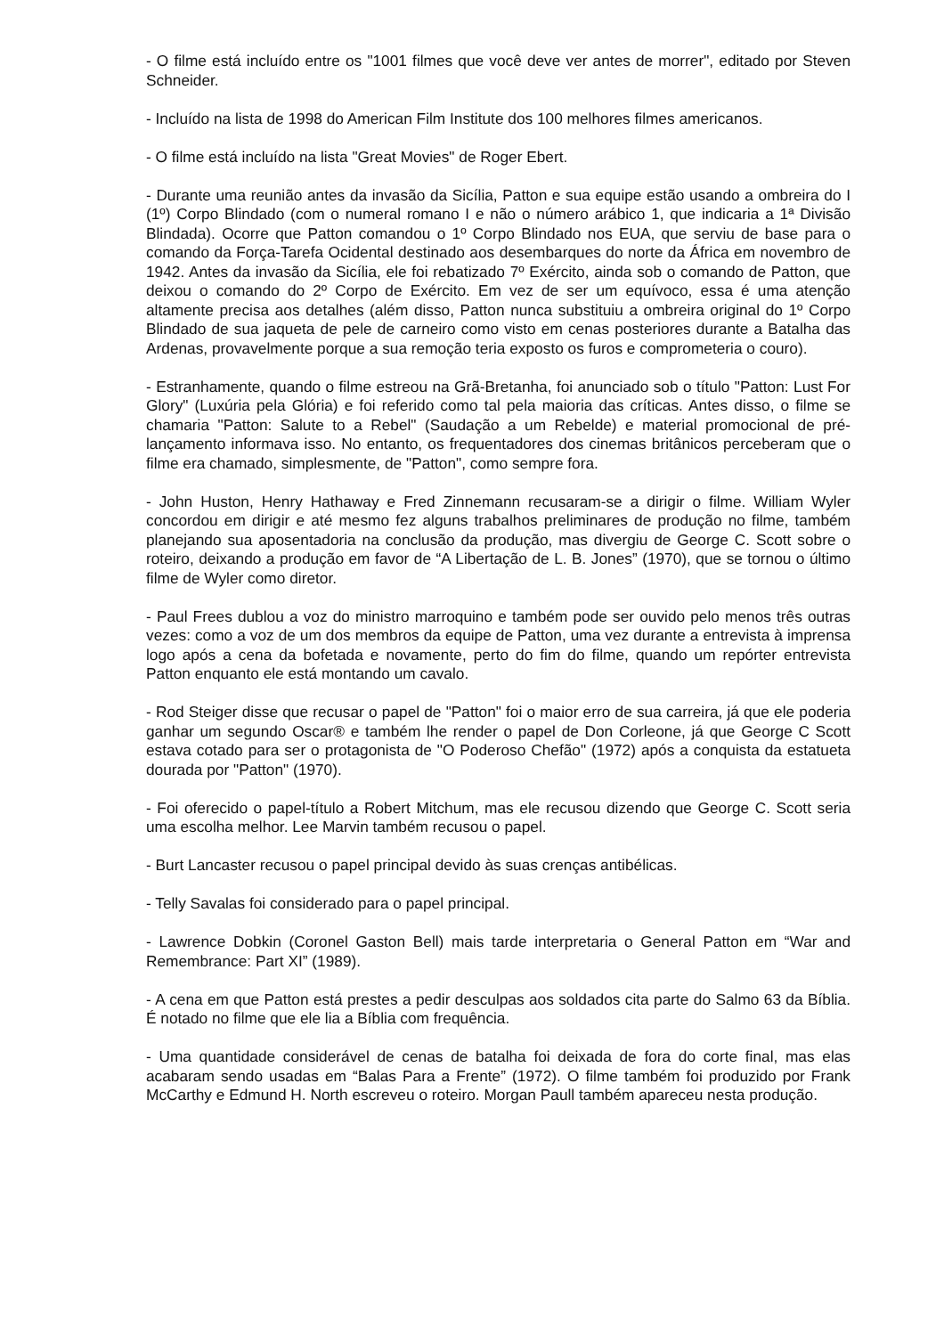- O filme está incluído entre os "1001 filmes que você deve ver antes de morrer", editado por Steven Schneider.
- Incluído na lista de 1998 do American Film Institute dos 100 melhores filmes americanos.
- O filme está incluído na lista "Great Movies" de Roger Ebert.
- Durante uma reunião antes da invasão da Sicília, Patton e sua equipe estão usando a ombreira do I (1º) Corpo Blindado (com o numeral romano I e não o número arábico 1, que indicaria a 1ª Divisão Blindada). Ocorre que Patton comandou o 1º Corpo Blindado nos EUA, que serviu de base para o comando da Força-Tarefa Ocidental destinado aos desembarques do norte da África em novembro de 1942. Antes da invasão da Sicília, ele foi rebatizado 7º Exército, ainda sob o comando de Patton, que deixou o comando do 2º Corpo de Exército. Em vez de ser um equívoco, essa é uma atenção altamente precisa aos detalhes (além disso, Patton nunca substituiu a ombreira original do 1º Corpo Blindado de sua jaqueta de pele de carneiro como visto em cenas posteriores durante a Batalha das Ardenas, provavelmente porque a sua remoção teria exposto os furos e comprometeria o couro).
- Estranhamente, quando o filme estreou na Grã-Bretanha, foi anunciado sob o título "Patton: Lust For Glory" (Luxúria pela Glória) e foi referido como tal pela maioria das críticas. Antes disso, o filme se chamaria "Patton: Salute to a Rebel" (Saudação a um Rebelde) e material promocional de pré-lançamento informava isso. No entanto, os frequentadores dos cinemas britânicos perceberam que o filme era chamado, simplesmente, de "Patton", como sempre fora.
- John Huston, Henry Hathaway e Fred Zinnemann recusaram-se a dirigir o filme. William Wyler concordou em dirigir e até mesmo fez alguns trabalhos preliminares de produção no filme, também planejando sua aposentadoria na conclusão da produção, mas divergiu de George C. Scott sobre o roteiro, deixando a produção em favor de “A Libertação de L. B. Jones” (1970), que se tornou o último filme de Wyler como diretor.
- Paul Frees dublou a voz do ministro marroquino e também pode ser ouvido pelo menos três outras vezes: como a voz de um dos membros da equipe de Patton, uma vez durante a entrevista à imprensa logo após a cena da bofetada e novamente, perto do fim do filme, quando um repórter entrevista Patton enquanto ele está montando um cavalo.
- Rod Steiger disse que recusar o papel de "Patton" foi o maior erro de sua carreira, já que ele poderia ganhar um segundo Oscar® e também lhe render o papel de Don Corleone, já que George C Scott estava cotado para ser o protagonista de "O Poderoso Chefão" (1972) após a conquista da estatueta dourada por "Patton" (1970).
- Foi oferecido o papel-título a Robert Mitchum, mas ele recusou dizendo que George C. Scott seria uma escolha melhor. Lee Marvin também recusou o papel.
- Burt Lancaster recusou o papel principal devido às suas crenças antibélicas.
- Telly Savalas foi considerado para o papel principal.
- Lawrence Dobkin (Coronel Gaston Bell) mais tarde interpretaria o General Patton em “War and Remembrance: Part XI” (1989).
- A cena em que Patton está prestes a pedir desculpas aos soldados cita parte do Salmo 63 da Bíblia. É notado no filme que ele lia a Bíblia com frequência.
- Uma quantidade considerável de cenas de batalha foi deixada de fora do corte final, mas elas acabaram sendo usadas em “Balas Para a Frente” (1972). O filme também foi produzido por Frank McCarthy e Edmund H. North escreveu o roteiro. Morgan Paull também apareceu nesta produção.